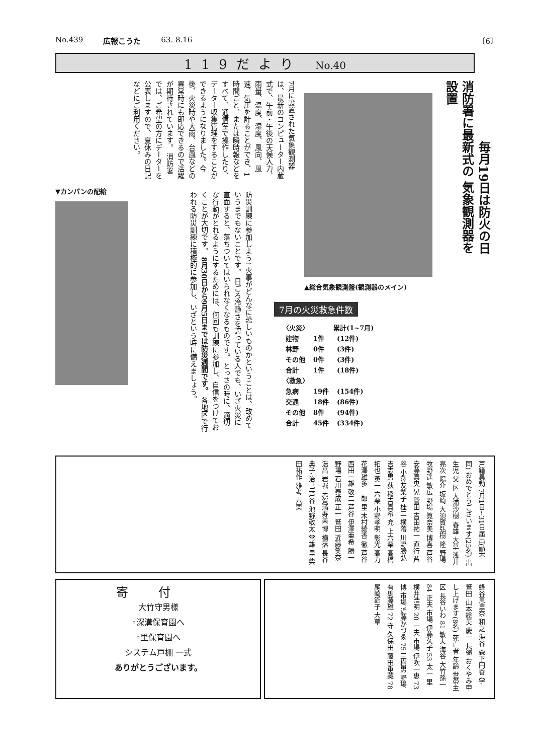No.439 広報こうた 63. 8.16 〔6〕
119だより No.40
7月に設置された気象観測器は、最新のコンピューター内蔵式で、午前・午後の天候入力、雨量、温度、湿度、風向、風速、気圧を計ることができ、1時間ごと、または瞬時報などをすべて、通信室で操作したり、データー収集管理をすることができるようになりました。今後、火災時や大雨、台風などの異常時にも即応できるので活躍が期待されています。 消防署では、ご希望の方にデーターを公表しますので、夏休みの日記などにご利用ください。
消防署に最新式の 気象観測器を設置
毎月19日は防火の日
▲総合気象観測盤(観測器のメイン)
▼カンパンの配給
防災訓練に参加しよう! 火事がどんなに恐しいものかということは、改めていうまでもないことです。 日ごろ冷静さを誇っている人でも、いざ火災に直面すると、落ちついてはいられなくなるものです。 とっさの時に、適切な行動がとれるようにするためには、何回も訓練に参加し、自信をつけておくことが大切です。 8月30日から9月5日までは防災週間です。 各地区で行われる防災訓練に積極的に参加し、いざという時に備えましょう。
7月の火災救急件数
| 〈火災〉 | | 累計(1~7月) |
| --- | --- | --- |
| 建物 | 1件 | (12件) |
| 林野 | 0件 | (3件) |
| その他 | 0件 | (3件) |
| 合計 | 1件 | (18件) |
| 〈救急〉 | | |
| 急病 | 19件 | (154件) |
| 交通 | 18件 | (86件) |
| その他 | 8件 | (94件) |
| 合計 | 45件 | (334件) |
戸籍異動 7月1日~31日届出(順不同) おめでとうございます(25名) 出生児 父 区 大浦沙樹 春雄 大草 浅井亮次 陽介 坂崎 大須賀弘樹 隆 野場 牧野遥 敏広 野場 筧奈美 博喜 芦谷 安藤真央 晃 鷲田 吉田祐一 直行 芦谷 小澤友梨子 桂二 横落 川野勝弘 吉志男 荻 稲吉真希 充 上六栗 高橋拓也 英一 六栗 小野孝明 彰光 高力 花澤雄多 二郎 里 木村綾香 徹 芦谷 西田一雄 敬二 芦谷 伊澤亜希 勝一 野場 石川泰成 正一 鷲田 近藤笑奈 浩昌 岩堀 志賀満寿美 博 横落 長谷典子 治己 芦谷 池野敬太 常雄 里 柴田祐作 雅考 六栗
寄付
大竹守男様
◦深溝保育園へ
◦里保育園へ
システム戸棚 一式
ありがとうございます。
蜂谷恵里奈 和之 海谷 森下円香 学 鷲田 山本絵美 慶一 長嶺 おくやみ申し上げます(8名) 死亡者 年齢 世帯主 区 長谷いわ 81 敏夫 海谷 大竹孫一 84 正夫 市場 伊藤久子 53 太一 里 横井浩明 20 一夫 市場 伊吹一恵 73 博 市場 近藤かづゑ 75 三樹男 野場 有馬藤雄 72 守 久保田 藤田重藏 78 尾崎節子 大草